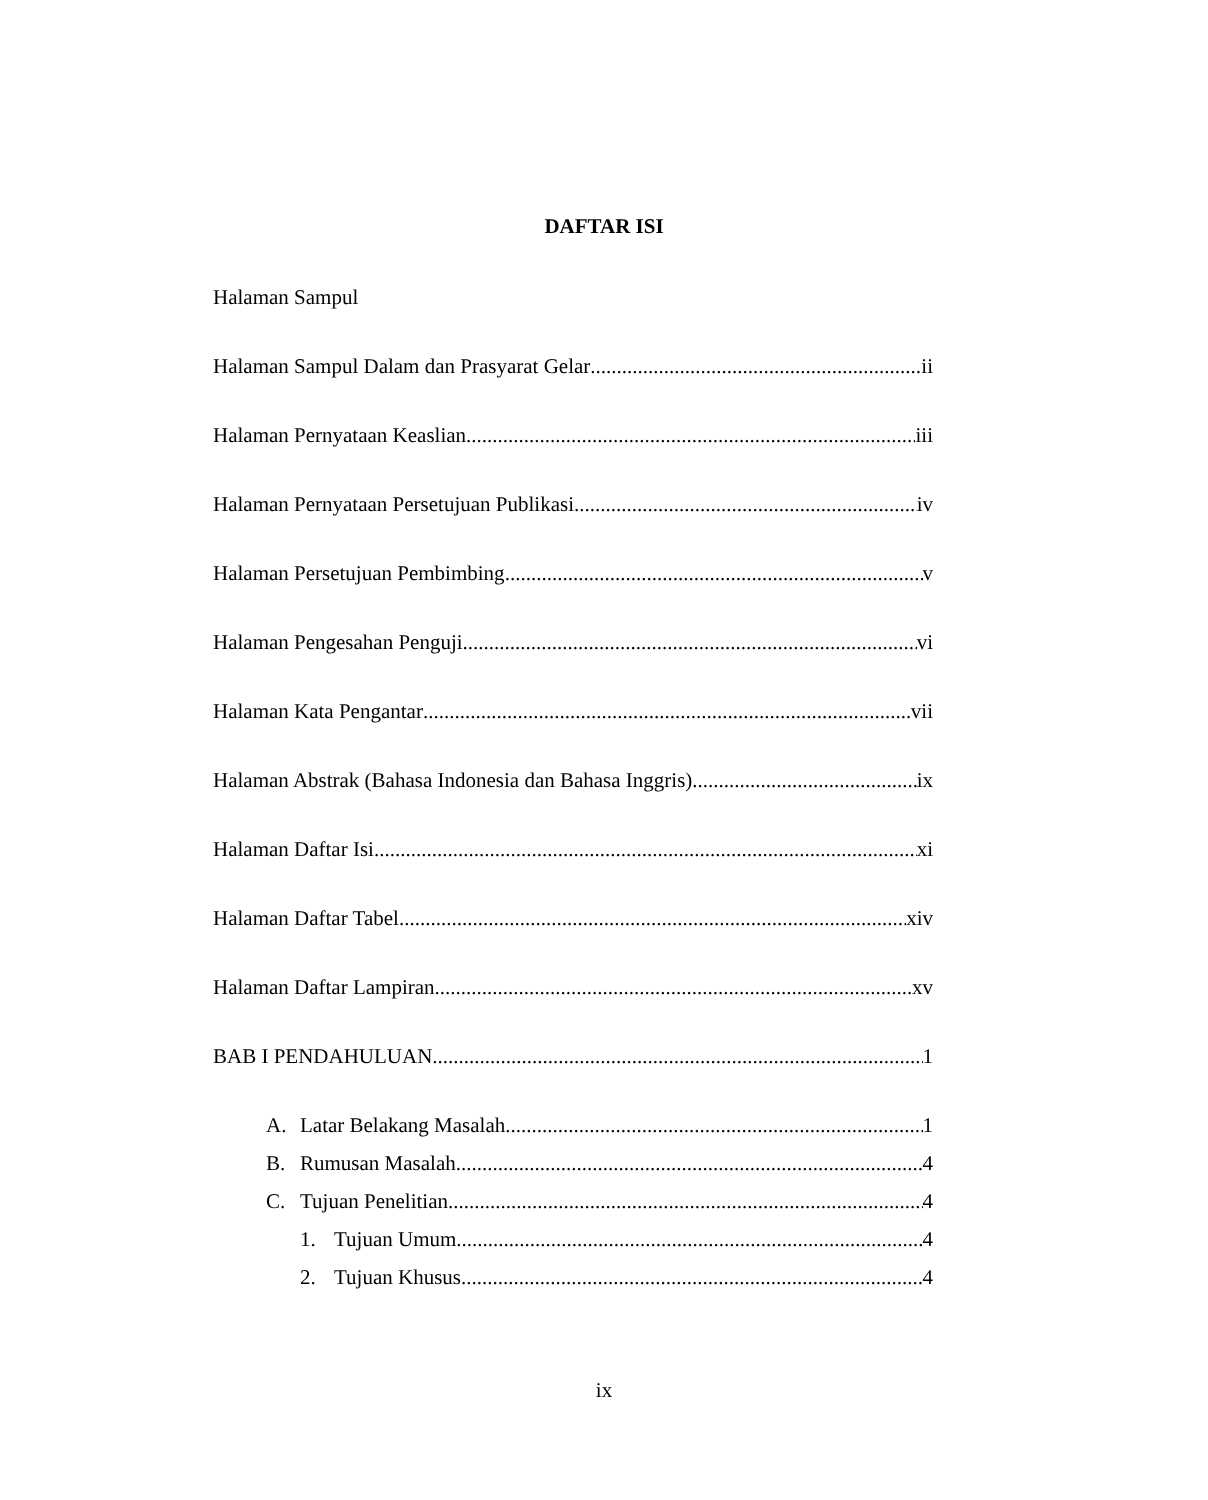DAFTAR ISI
Halaman Sampul
Halaman Sampul Dalam dan Prasyarat Gelar ii
Halaman Pernyataan Keaslian iii
Halaman Pernyataan Persetujuan Publikasi iv
Halaman Persetujuan Pembimbing v
Halaman Pengesahan Penguji vi
Halaman Kata Pengantar vii
Halaman Abstrak (Bahasa Indonesia dan Bahasa Inggris) ix
Halaman Daftar Isi xi
Halaman Daftar Tabel xiv
Halaman Daftar Lampiran xv
BAB I PENDAHULUAN 1
A. Latar Belakang Masalah 1
B. Rumusan Masalah 4
C. Tujuan Penelitian 4
1. Tujuan Umum 4
2. Tujuan Khusus 4
ix